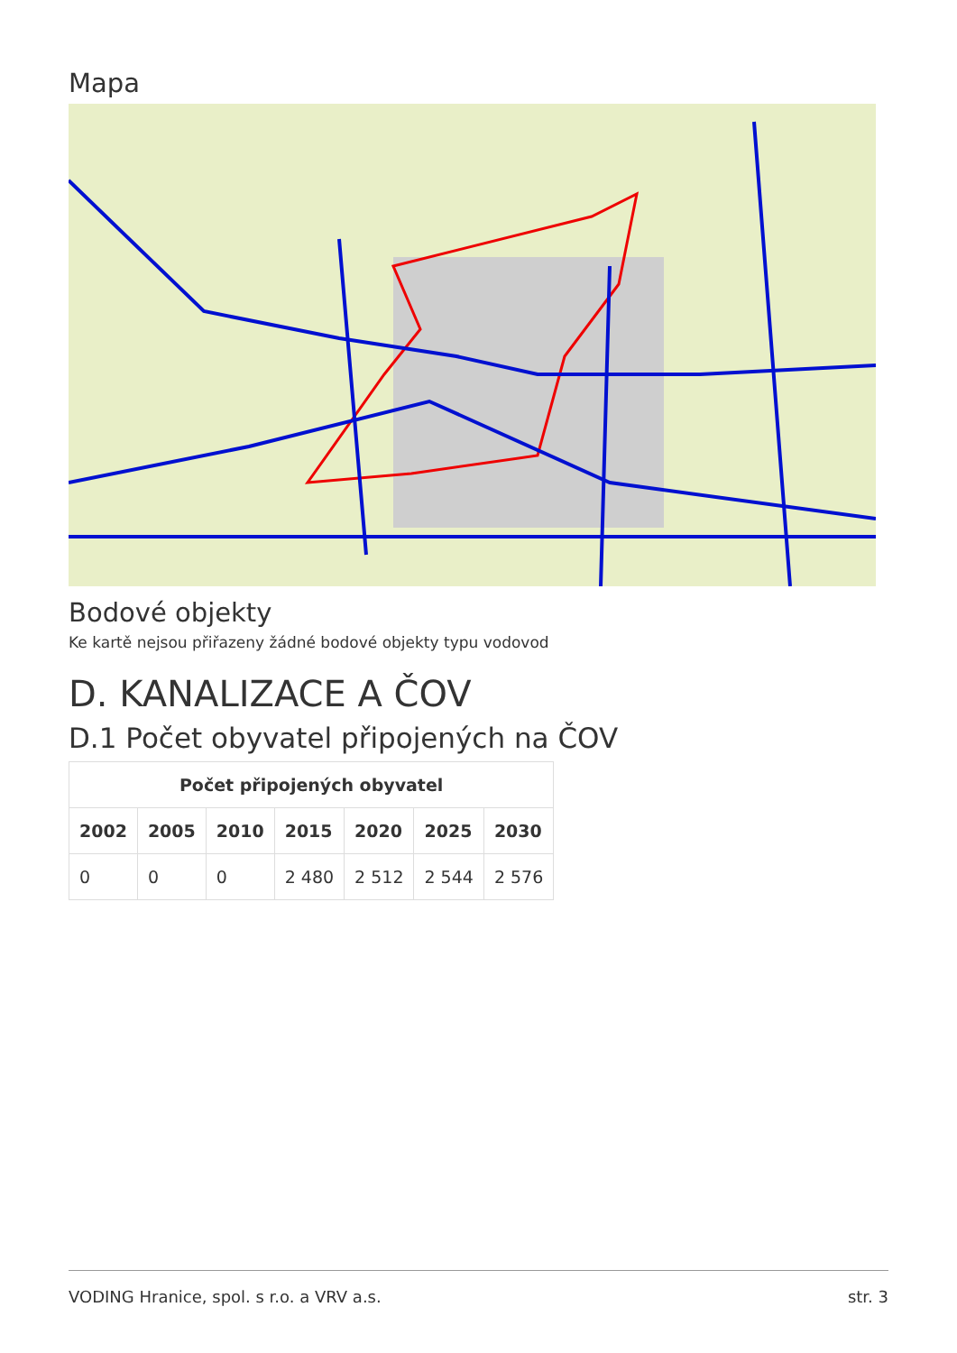Mapa
Bodové objekty
Ke kartě nejsou přiřazeny žádné bodové objekty typu vodovod
D. KANALIZACE A ČOV
D.1 Počet obyvatel připojených na ČOV
| Počet připojených obyvatel | | | | | | |
| --- | --- | --- | --- | --- | --- | --- |
| 2002 | 2005 | 2010 | 2015 | 2020 | 2025 | 2030 |
| 0 | 0 | 0 | 2 480 | 2 512 | 2 544 | 2 576 |
VODING Hranice, spol. s r.o. a VRV a.s. str. 3